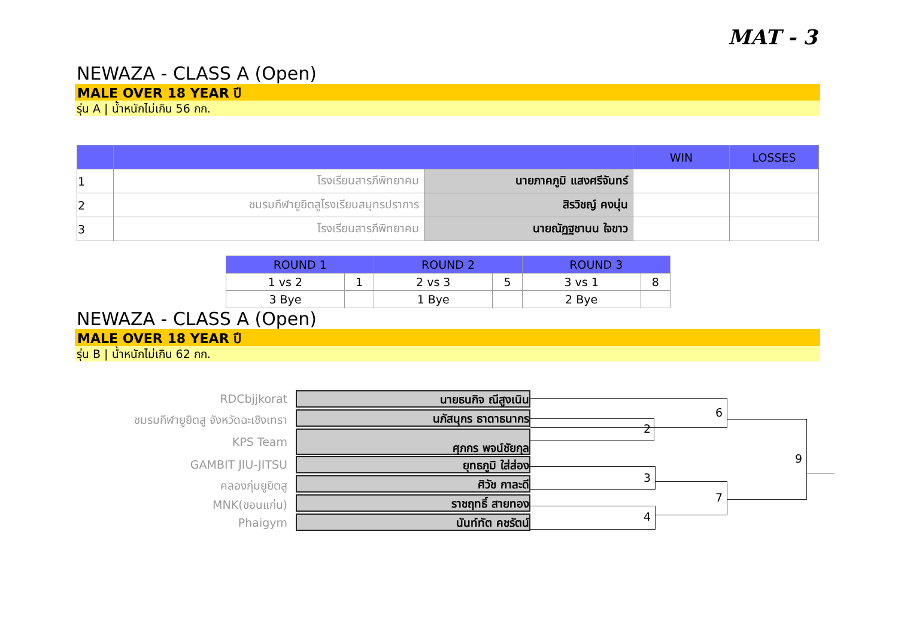MAT - 3
NEWAZA - CLASS A (Open)
MALE OVER 18 YEAR ปี
รุ่น A | น้ำหนักไม่เกิน 56 กก.
| | | | WIN | LOSSES |
| --- | --- | --- | --- | --- |
| 1 | โรงเรียนสารภีพิทยาคม | นายภาคภูมิ แสงศรีจันทร์ | | |
| 2 | ชมรมกีฬายูยิตสูโรงเรียนสมุทรปราการ | สิรวิชญ์ คงนุ่น | | |
| 3 | โรงเรียนสารภีพิทยาคม | นายณัฏฐชานน ใจขาว | | |
| ROUND 1 | | ROUND 2 | | ROUND 3 | |
| --- | --- | --- | --- | --- | --- |
| 1 vs 2 | 1 | 2 vs 3 | 5 | 3 vs 1 | 8 |
| 3 Bye | | 1 Bye | | 2 Bye | |
NEWAZA - CLASS A (Open)
MALE OVER 18 YEAR ปี
รุ่น B | น้ำหนักไม่เกิน 62 กก.
RDCbjjkorat นายธนกิจ ณีสูงเนิน
ชมรมกีฬายูยิตสู จังหวัดฉะเชิงเทรา
นภัสนุกร ธาดาธนากร
KPS Team ศุภกร พจน์ชัยกุล
GAMBIT JIU-JITSU ยุทธภูมิ ใส่ส่อง
คลองกุ่มยูยิตสู ศิวัช กาละดี
MNK(ขอนแก่น) ราชฤทธิ์ สายทอง
Phaigym นันท์ทัต คชรัตน์
2
6
3
4
7
9